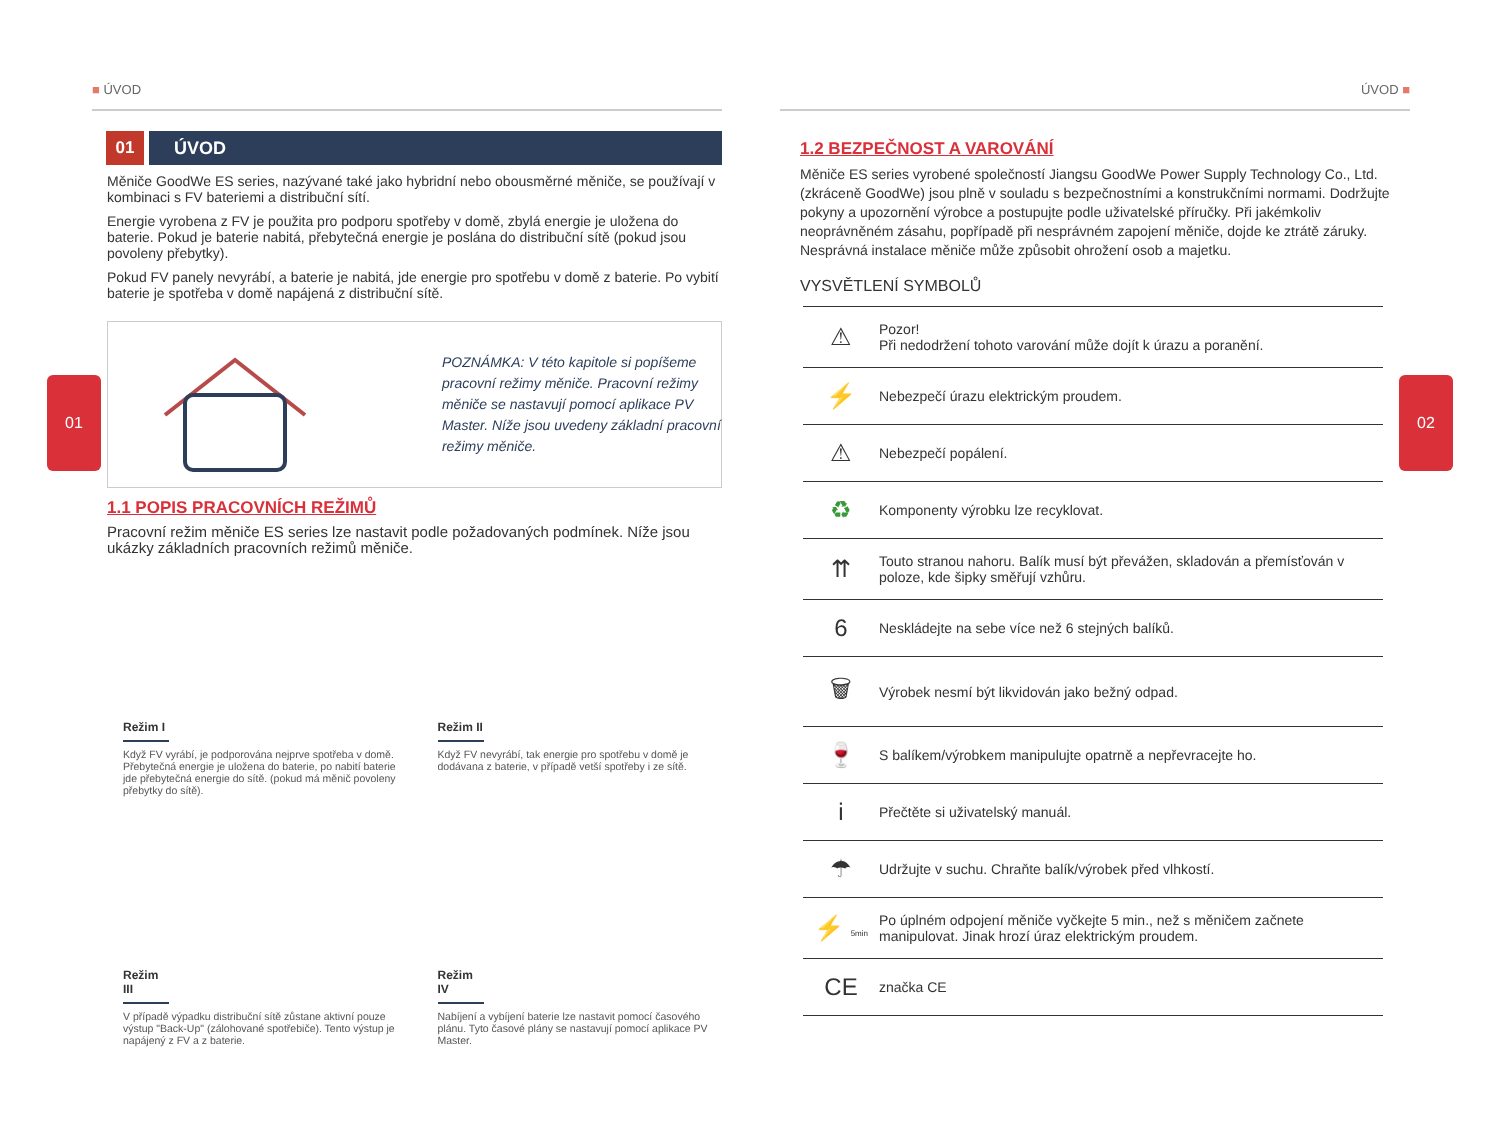■ ÚVOD
01 ÚVOD
Měniče GoodWe ES series, nazývané také jako hybridní nebo obousměrné měniče, se používají v kombinaci s FV bateriemi a distribuční sítí.
Energie vyrobena z FV je použita pro podporu spotřeby v domě, zbylá energie je uložena do baterie. Pokud je baterie nabitá, přebytečná energie je poslána do distribuční sítě (pokud jsou povoleny přebytky).
Pokud FV panely nevyrábí, a baterie je nabitá, jde energie pro spotřebu v domě z baterie. Po vybití baterie je spotřeba v domě napájená z distribuční sítě.
POZNÁMKA: V této kapitole si popíšeme pracovní režimy měniče. Pracovní režimy měniče se nastavují pomocí aplikace PV Master. Níže jsou uvedeny základní pracovní režimy měniče.
1.1 POPIS PRACOVNÍCH REŽIMŮ
Pracovní režim měniče ES series lze nastavit podle požadovaných podmínek. Níže jsou ukázky základních pracovních režimů měniče.
Režim I
Když FV vyrábí, je podporována nejprve spotřeba v domě. Přebytečná energie je uložena do baterie, po nabití baterie jde přebytečná energie do sítě. (pokud má měnič povoleny přebytky do sítě).
Režim II
Když FV nevyrábí, tak energie pro spotřebu v domě je dodávana z baterie, v případě vetší spotřeby i ze sítě.
Režim III
V případě výpadku distribuční sítě zůstane aktivní pouze výstup "Back-Up" (zálohované spotřebiče). Tento výstup je napájený z FV a z baterie.
Režim IV
Nabíjení a vybíjení baterie lze nastavit pomocí časového plánu. Tyto časové plány se nastavují pomocí aplikace PV Master.
01
ÚVOD ■
1.2 BEZPEČNOST A VAROVÁNÍ
Měniče ES series vyrobené společností Jiangsu GoodWe Power Supply Technology Co., Ltd. (zkráceně GoodWe) jsou plně v souladu s bezpečnostními a konstrukčními normami. Dodržujte pokyny a upozornění výrobce a postupujte podle uživatelské příručky. Při jakémkoliv neoprávněném zásahu, popřípadě při nesprávném zapojení měniče, dojde ke ztrátě záruky. Nesprávná instalace měniče může způsobit ohrožení osob a majetku.
VYSVĚTLENÍ SYMBOLŮ
| ⚠ | Pozor! Při nedodržení tohoto varování může dojít k úrazu a poranění. |
| ⚡ | Nebezpečí úrazu elektrickým proudem. |
| ⚠ | Nebezpečí popálení. |
| ♻ | Komponenty výrobku lze recyklovat. |
| ⇈ | Touto stranou nahoru. Balík musí být převážen, skladován a přemísťován v poloze, kde šipky směřují vzhůru. |
| 6 | Neskládejte na sebe více než 6 stejných balíků. |
| 🗑 | Výrobek nesmí být likvidován jako bežný odpad. |
| 🍷 | S balíkem/výrobkem manipulujte opatrně a nepřevracejte ho. |
| i | Přečtěte si uživatelský manuál. |
| ☂ | Udržujte v suchu. Chraňte balík/výrobek před vlhkostí. |
| ⚡ 5min | Po úplném odpojení měniče vyčkejte 5 min., než s měničem začnete manipulovat. Jinak hrozí úraz elektrickým proudem. |
| CE | značka CE |
02